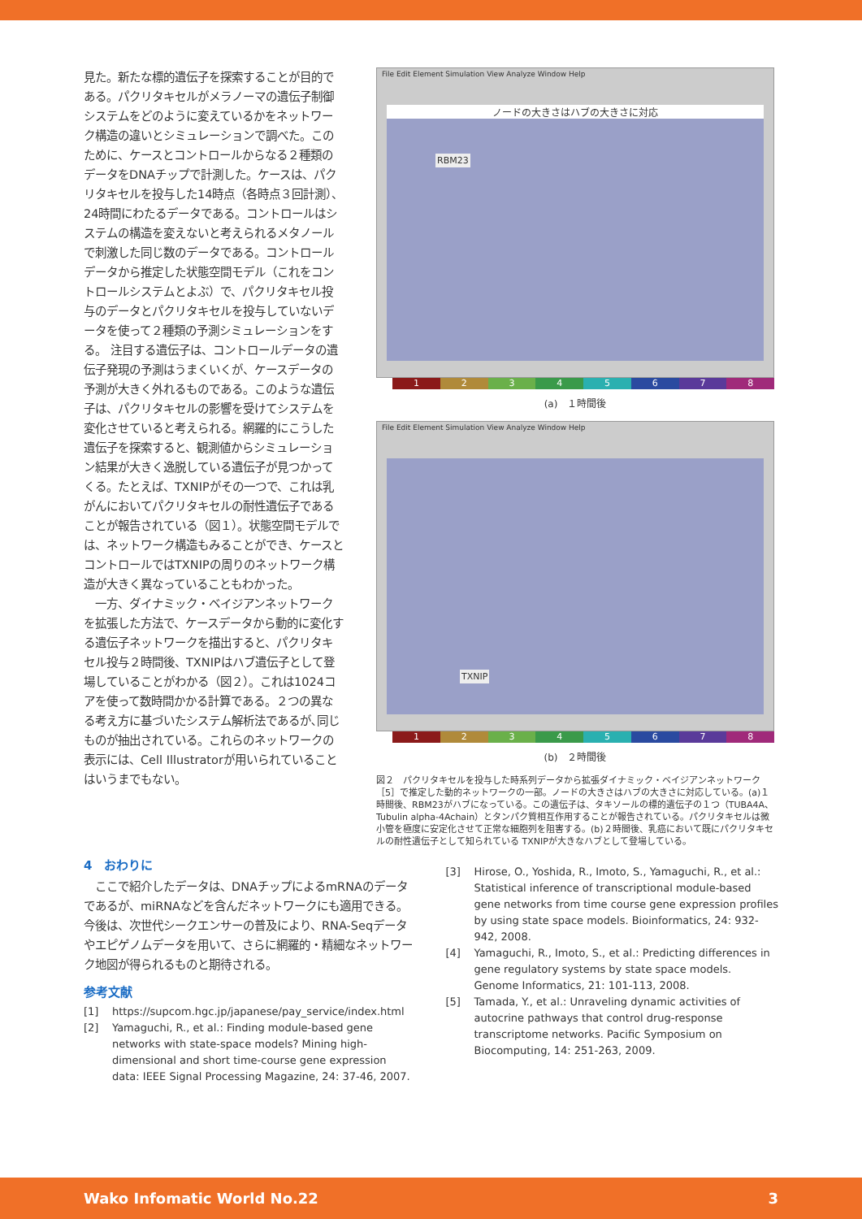見た。新たな標的遺伝子を探索することが目的である。パクリタキセルがメラノーマの遺伝子制御システムをどのように変えているかをネットワーク構造の違いとシミュレーションで調べた。このために、ケースとコントロールからなる２種類のデータをDNAチップで計測した。ケースは、パクリタキセルを投与した14時点（各時点３回計測）、24時間にわたるデータである。コントロールはシステムの構造を変えないと考えられるメタノールで刺激した同じ数のデータである。コントロールデータから推定した状態空間モデル（これをコントロールシステムとよぶ）で、パクリタキセル投与のデータとパクリタキセルを投与していないデータを使って２種類の予測シミュレーションをする。 注目する遺伝子は、コントロールデータの遺伝子発現の予測はうまくいくが、ケースデータの予測が大きく外れるものである。このような遺伝子は、パクリタキセルの影響を受けてシステムを変化させていると考えられる。網羅的にこうした遺伝子を探索すると、観測値からシミュレーション結果が大きく逸脱している遺伝子が見つかってくる。たとえば、TXNIPがその一つで、これは乳がんにおいてパクリタキセルの耐性遺伝子であることが報告されている（図１）。状態空間モデルでは、ネットワーク構造もみることができ、ケースとコントロールではTXNIPの周りのネットワーク構造が大きく異なっていることもわかった。
　一方、ダイナミック・ベイジアンネットワークを拡張した方法で、ケースデータから動的に変化する遺伝子ネットワークを描出すると、パクリタキセル投与２時間後、TXNIPはハブ遺伝子として登場していることがわかる（図２）。これは1024コアを使って数時間かかる計算である。２つの異なる考え方に基づいたシステム解析法であるが､同じものが抽出されている。これらのネットワークの表示には、Cell Illustratorが用いられていることはいうまでもない。
File Edit Element Simulation View Analyze Window Help
ノードの大きさはハブの大きさに対応
RBM23
1 2 3 4 5 6 7 8
(a)　１時間後
File Edit Element Simulation View Analyze Window Help
TXNIP
1 2 3 4 5 6 7 8
(b)　２時間後
図２　パクリタキセルを投与した時系列データから拡張ダイナミック・ベイジアンネットワーク［5］で推定した動的ネットワークの一部。ノードの大きさはハブの大きさに対応している。(a)１時間後、RBM23がハブになっている。この遺伝子は、タキソールの標的遺伝子の１つ（TUBA4A、Tubulin alpha-4Achain）とタンパク質相互作用することが報告されている。パクリタキセルは微小管を極度に安定化させて正常な細胞列を阻害する。(b)２時間後、乳癌において既にパクリタキセルの耐性遺伝子として知られている TXNIPが大きなハブとして登場している。
4　おわりに
　ここで紹介したデータは、DNAチップによるmRNAのデータであるが、miRNAなどを含んだネットワークにも適用できる。今後は、次世代シークエンサーの普及により、RNA-Seqデータやエピゲノムデータを用いて、さらに網羅的・精細なネットワーク地図が得られるものと期待される。
参考文献
[1] https://supcom.hgc.jp/japanese/pay_service/index.html
[2] Yamaguchi, R., et al.: Finding module-based gene networks with state-space models? Mining high-dimensional and short time-course gene expression data: IEEE Signal Processing Magazine, 24: 37-46, 2007.
[3] Hirose, O., Yoshida, R., Imoto, S., Yamaguchi, R., et al.: Statistical inference of transcriptional module-based gene networks from time course gene expression profiles by using state space models. Bioinformatics, 24: 932-942, 2008.
[4] Yamaguchi, R., Imoto, S., et al.: Predicting differences in gene regulatory systems by state space models. Genome Informatics, 21: 101-113, 2008.
[5] Tamada, Y., et al.: Unraveling dynamic activities of autocrine pathways that control drug-response transcriptome networks. Pacific Symposium on Biocomputing, 14: 251-263, 2009.
Wako Infomatic World No.22 3